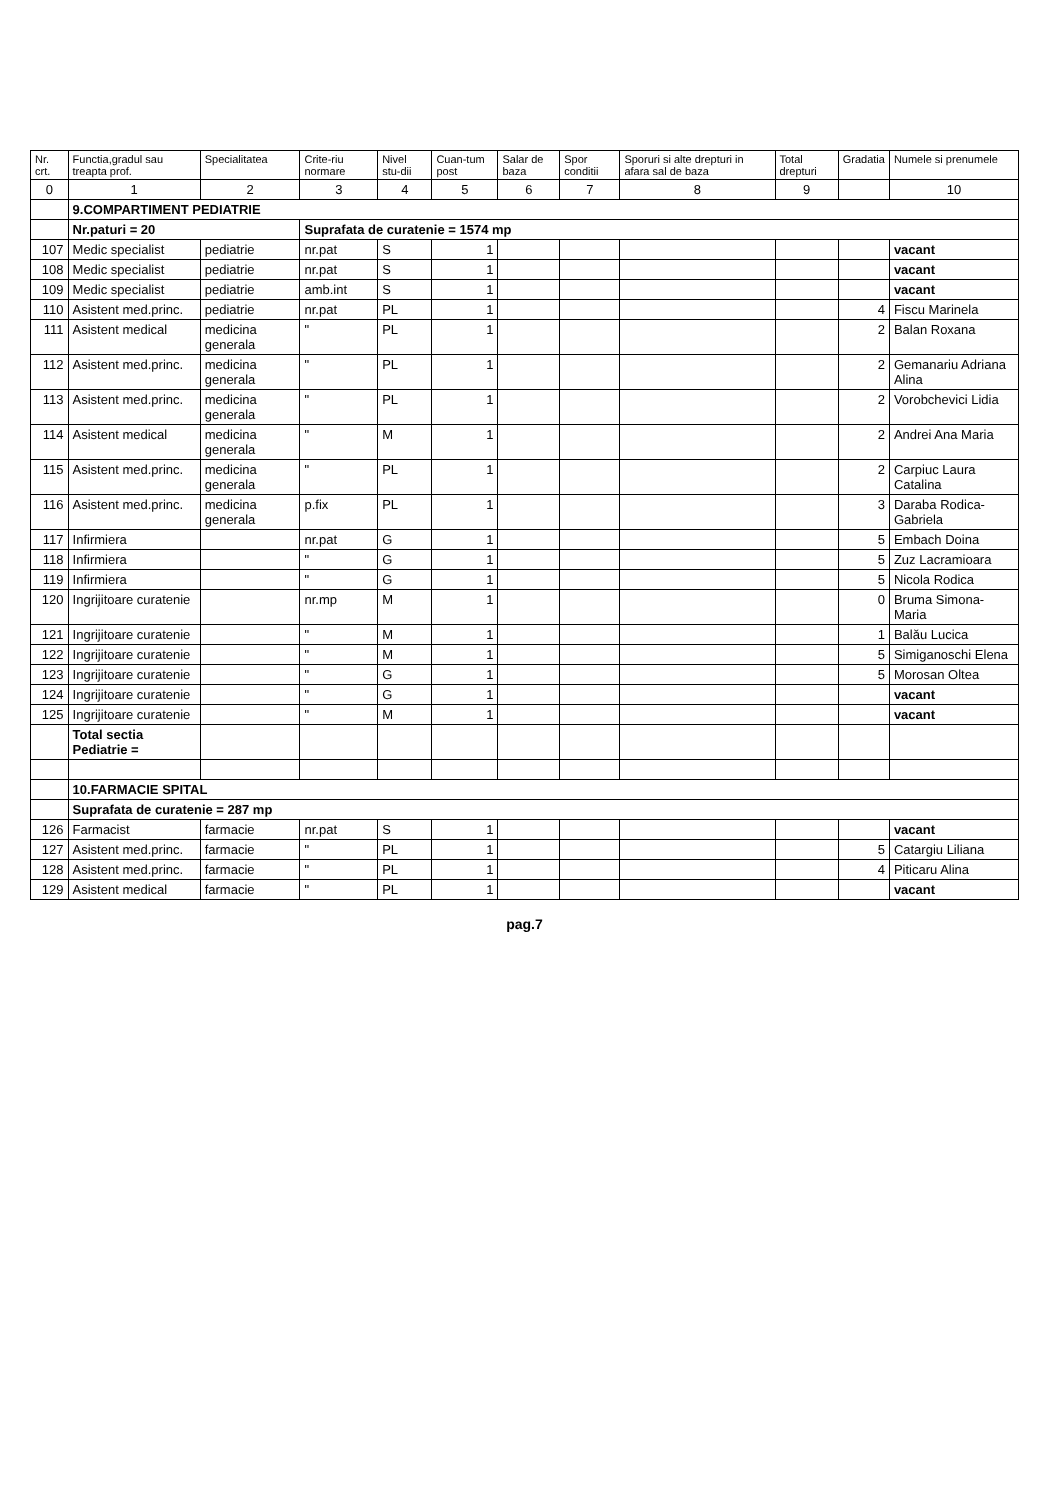| Nr. crt. | Functia,gradul sau treapta prof. | Specialitatea | Crite-riu normare | Nivel stu-dii | Cuan-tum post | Salar de baza | Spor conditii | Sporuri si alte drepturi in afara sal de baza | Total drepturi | Gradatia | Numele si prenumele |
| --- | --- | --- | --- | --- | --- | --- | --- | --- | --- | --- | --- |
| 0 | 1 | 2 | 3 | 4 | 5 | 6 | 7 | 8 | 9 | | 10 |
| | 9.COMPARTIMENT PEDIATRIE | | | | | | | | | | |
| | Nr.paturi = 20 | | Suprafata de curatenie = 1574 mp | | | | | | | | |
| 107 | Medic specialist | pediatrie | nr.pat | S | 1 | | | | | | vacant |
| 108 | Medic specialist | pediatrie | nr.pat | S | 1 | | | | | | vacant |
| 109 | Medic specialist | pediatrie | amb.int | S | 1 | | | | | | vacant |
| 110 | Asistent med.princ. | pediatrie | nr.pat | PL | 1 | | | | | 4 | Fiscu Marinela |
| 111 | Asistent medical | medicina generala | " | PL | 1 | | | | | 2 | Balan Roxana |
| 112 | Asistent med.princ. | medicina generala | " | PL | 1 | | | | | 2 | Gemanariu Adriana Alina |
| 113 | Asistent med.princ. | medicina generala | " | PL | 1 | | | | | 2 | Vorobchevici Lidia |
| 114 | Asistent medical | medicina generala | " | M | 1 | | | | | 2 | Andrei Ana Maria |
| 115 | Asistent med.princ. | medicina generala | " | PL | 1 | | | | | 2 | Carpiuc Laura Catalina |
| 116 | Asistent med.princ. | medicina generala | p.fix | PL | 1 | | | | | 3 | Daraba Rodica-Gabriela |
| 117 | Infirmiera | | nr.pat | G | 1 | | | | | 5 | Embach Doina |
| 118 | Infirmiera | | " | G | 1 | | | | | 5 | Zuz Lacramioara |
| 119 | Infirmiera | | " | G | 1 | | | | | 5 | Nicola Rodica |
| 120 | Ingrijitoare curatenie | | nr.mp | M | 1 | | | | | 0 | Bruma Simona-Maria |
| 121 | Ingrijitoare curatenie | | " | M | 1 | | | | | 1 | Balău Lucica |
| 122 | Ingrijitoare curatenie | | " | M | 1 | | | | | 5 | Simiganoschi Elena |
| 123 | Ingrijitoare curatenie | | " | G | 1 | | | | | 5 | Morosan Oltea |
| 124 | Ingrijitoare curatenie | | " | G | 1 | | | | | | vacant |
| 125 | Ingrijitoare curatenie | | " | M | 1 | | | | | | vacant |
| | Total sectia Pediatrie = | | | | | | | | | | |
| | 10.FARMACIE SPITAL | | | | | | | | | | |
| | Suprafata de curatenie = 287 mp | | | | | | | | | | |
| 126 | Farmacist | farmacie | nr.pat | S | 1 | | | | | | vacant |
| 127 | Asistent med.princ. | farmacie | " | PL | 1 | | | | | 5 | Catargiu Liliana |
| 128 | Asistent med.princ. | farmacie | " | PL | 1 | | | | | 4 | Piticaru Alina |
| 129 | Asistent medical | farmacie | " | PL | 1 | | | | | | vacant |
pag.7